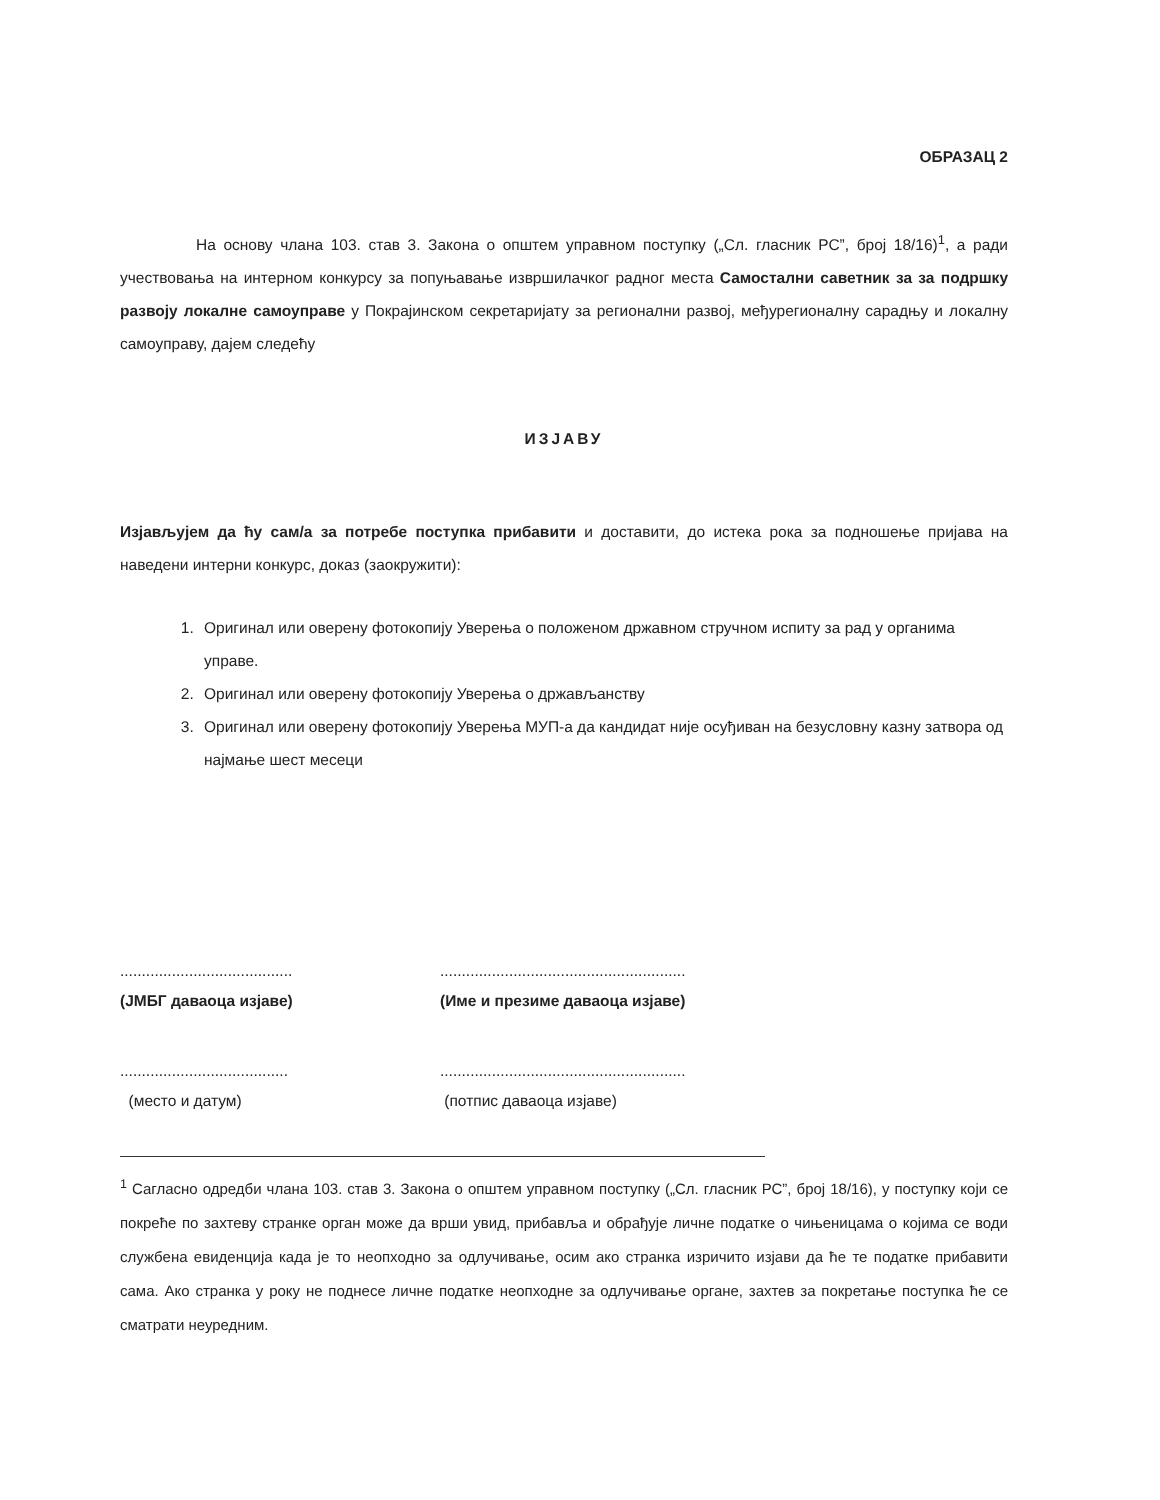ОБРАЗАЦ 2
На основу члана 103. став 3. Закона о општем управном поступку („Сл. гласник РС”, број 18/16)<sup>1</sup>, а ради учествовања на интерном конкурсу за попуњавање извршилачког радног места Самостални саветник за за подршку развоју локалне самоуправе у Покрајинском секретаријату за регионални развој, међурегионалну сарадњу и локалну самоуправу, дајем следећу
ИЗЈАВУ
Изјављујем да ћу сам/а за потребе поступка прибавити и доставити, до истека рока за подношење пријава на наведени интерни конкурс, доказ (заокружити):
1. Оригинал или оверену фотокопију Уверења о положеном државном стручном испиту за рад у органима управе.
2. Оригинал или оверену фотокопију Уверења о држављанству
3. Оригинал или оверену фотокопију Уверења МУП-а да кандидат није осуђиван на безусловну казну затвора од најмање шест месеци
........................................
(ЈМБГ даваоца изјаве)
.........................................................
(Име и презиме даваоца изјаве)
.......................................
(место и датум)
.........................................................
(потпис даваоца изјаве)
<sup>1</sup> Сагласно одредби члана 103. став 3. Закона о општем управном поступку („Сл. гласник РС”, број 18/16), у поступку који се покреће по захтеву странке орган може да врши увид, прибавља и обрађује личне податке о чињеницама о којима се води службена евиденција када је то неопходно за одлучивање, осим ако странка изричито изјави да ће те податке прибавити сама. Ако странка у року не поднесе личне податке неопходне за одлучивање органе, захтев за покретање поступка ће се сматрати неуредним.